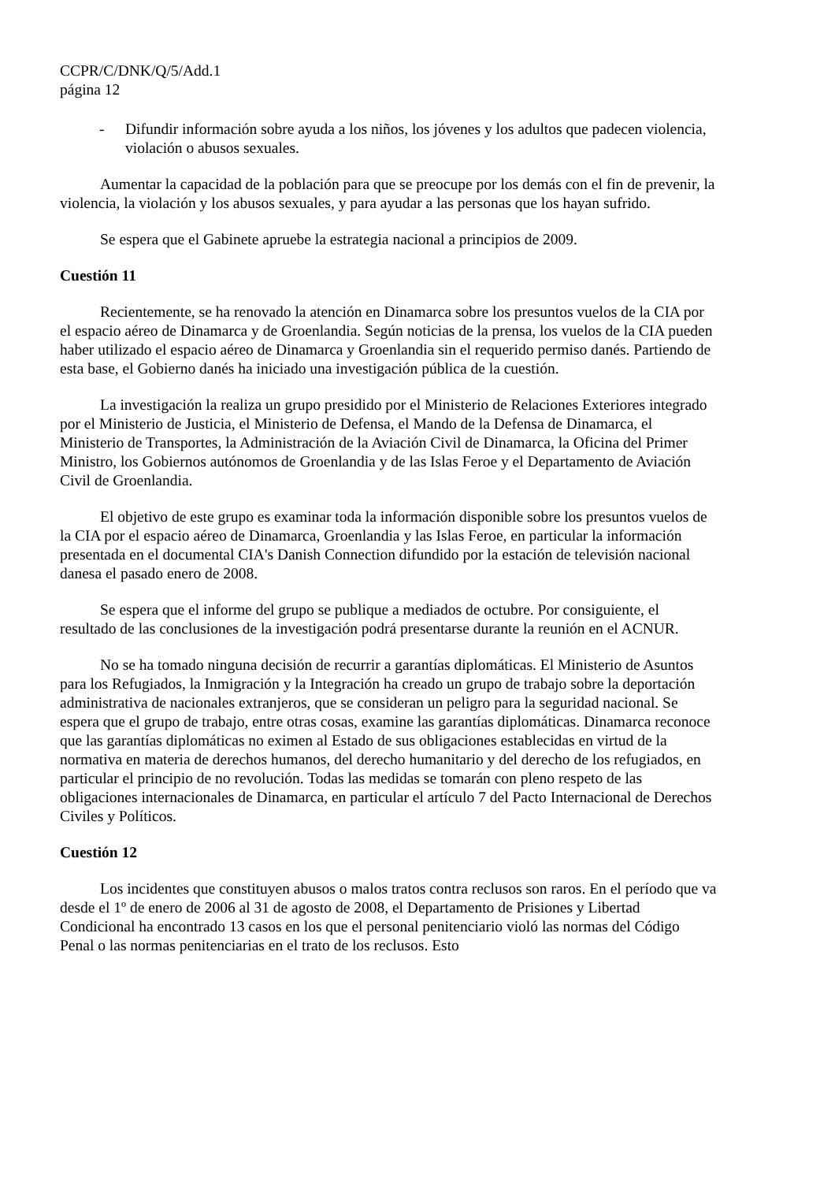CCPR/C/DNK/Q/5/Add.1
página 12
- Difundir información sobre ayuda a los niños, los jóvenes y los adultos que padecen violencia, violación o abusos sexuales.
Aumentar la capacidad de la población para que se preocupe por los demás con el fin de prevenir, la violencia, la violación y los abusos sexuales, y para ayudar a las personas que los hayan sufrido.
Se espera que el Gabinete apruebe la estrategia nacional a principios de 2009.
Cuestión 11
Recientemente, se ha renovado la atención en Dinamarca sobre los presuntos vuelos de la CIA por el espacio aéreo de Dinamarca y de Groenlandia. Según noticias de la prensa, los vuelos de la CIA pueden haber utilizado el espacio aéreo de Dinamarca y Groenlandia sin el requerido permiso danés. Partiendo de esta base, el Gobierno danés ha iniciado una investigación pública de la cuestión.
La investigación la realiza un grupo presidido por el Ministerio de Relaciones Exteriores integrado por el Ministerio de Justicia, el Ministerio de Defensa, el Mando de la Defensa de Dinamarca, el Ministerio de Transportes, la Administración de la Aviación Civil de Dinamarca, la Oficina del Primer Ministro, los Gobiernos autónomos de Groenlandia y de las Islas Feroe y el Departamento de Aviación Civil de Groenlandia.
El objetivo de este grupo es examinar toda la información disponible sobre los presuntos vuelos de la CIA por el espacio aéreo de Dinamarca, Groenlandia y las Islas Feroe, en particular la información presentada en el documental CIA's Danish Connection difundido por la estación de televisión nacional danesa el pasado enero de 2008.
Se espera que el informe del grupo se publique a mediados de octubre. Por consiguiente, el resultado de las conclusiones de la investigación podrá presentarse durante la reunión en el ACNUR.
No se ha tomado ninguna decisión de recurrir a garantías diplomáticas. El Ministerio de Asuntos para los Refugiados, la Inmigración y la Integración ha creado un grupo de trabajo sobre la deportación administrativa de nacionales extranjeros, que se consideran un peligro para la seguridad nacional. Se espera que el grupo de trabajo, entre otras cosas, examine las garantías diplomáticas. Dinamarca reconoce que las garantías diplomáticas no eximen al Estado de sus obligaciones establecidas en virtud de la normativa en materia de derechos humanos, del derecho humanitario y del derecho de los refugiados, en particular el principio de no revolución. Todas las medidas se tomarán con pleno respeto de las obligaciones internacionales de Dinamarca, en particular el artículo 7 del Pacto Internacional de Derechos Civiles y Políticos.
Cuestión 12
Los incidentes que constituyen abusos o malos tratos contra reclusos son raros. En el período que va desde el 1º de enero de 2006 al 31 de agosto de 2008, el Departamento de Prisiones y Libertad Condicional ha encontrado 13 casos en los que el personal penitenciario violó las normas del Código Penal o las normas penitenciarias en el trato de los reclusos. Esto